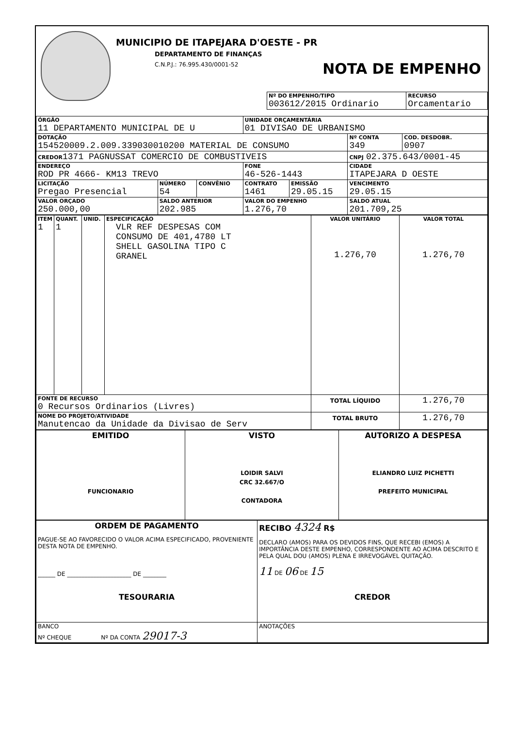MUNICIPIO DE ITAPEJARA D'OESTE - PR
DEPARTAMENTO DE FINANÇAS
C.N.P.J.: 76.995.430/0001-52 NOTA DE EMPENHO
| Nº DO EMPENHO/TIPO 003612/2015 Ordinario | RECURSO Orcamentario |
| ÓRGÃO 11 DEPARTAMENTO MUNICIPAL DE U | | | UNIDADE ORÇAMENTÁRIA 01 DIVISAO DE URBANISMO | | | |
| DOTAÇÃO 154520009.2.009.339030010200 MATERIAL DE CONSUMO | | | | | Nº CONTA 349 | COD. DESDOBR. 0907 |
| CREDOR 1371 PAGNUSSAT COMERCIO DE COMBUSTIVEIS | | | | | CNPJ 02.375.643/0001-45 | |
| ENDEREÇO ROD PR 4666- KM13 TREVO | | | FONE 46-526-1443 | | CIDADE ITAPEJARA D OESTE | |
| LICITAÇÃO Pregao Presencial | NÚMERO 54 | CONVÊNIO | CONTRATO 1461 | EMISSÃO 29.05.15 | VENCIMENTO 29.05.15 | |
| VALOR ORÇADO 250.000,00 | SALDO ANTERIOR 202.985 | | VALOR DO EMPENHO 1.276,70 | | SALDO ATUAL 201.709,25 | |
| ITEM 1 | QUANT. 1 | UNID. | ESPECIFICAÇÃO VLR REF DESPESAS COM CONSUMO DE 401,4780 LT SHELL GASOLINA TIPO C GRANEL | VALOR UNITÁRIO 1.276,70 | VALOR TOTAL 1.276,70 |
| FONTE DE RECURSO 0 Recursos Ordinarios (Livres) | | | | TOTAL LÍQUIDO | 1.276,70 |
| NOME DO PROJETO/ATIVIDADE Manutencao da Unidade da Divisao de Serv | | | | TOTAL BRUTO | 1.276,70 |
| EMITIDO FUNCIONARIO | VISTO LOIDIR SALVI CRC 32.667/O CONTADORA | AUTORIZO A DESPESA ELIANDRO LUIZ PICHETTI PREFEITO MUNICIPAL |
| ORDEM DE PAGAMENTO PAGUE-SE AO FAVORECIDO O VALOR ACIMA ESPECIFICADO, PROVENIENTE DESTA NOTA DE EMPENHO. ______ DE ______________________ DE ________ TESOURARIA | RECIBO 4324 R$ DECLARO (AMOS) PARA OS DEVIDOS FINS, QUE RECEBI (EMOS) A IMPORTÂNCIA DESTE EMPENHO, CORRESPONDENTE AO ACIMA DESCRITO E PELA QUAL DOU (AMOS) PLENA E IRREVOGÁVEL QUITAÇÃO. 11 DE 06 DE 15 CREDOR |
| BANCO Nº CHEQUE Nº DA CONTA 29017-3 | ANOTAÇÕES |